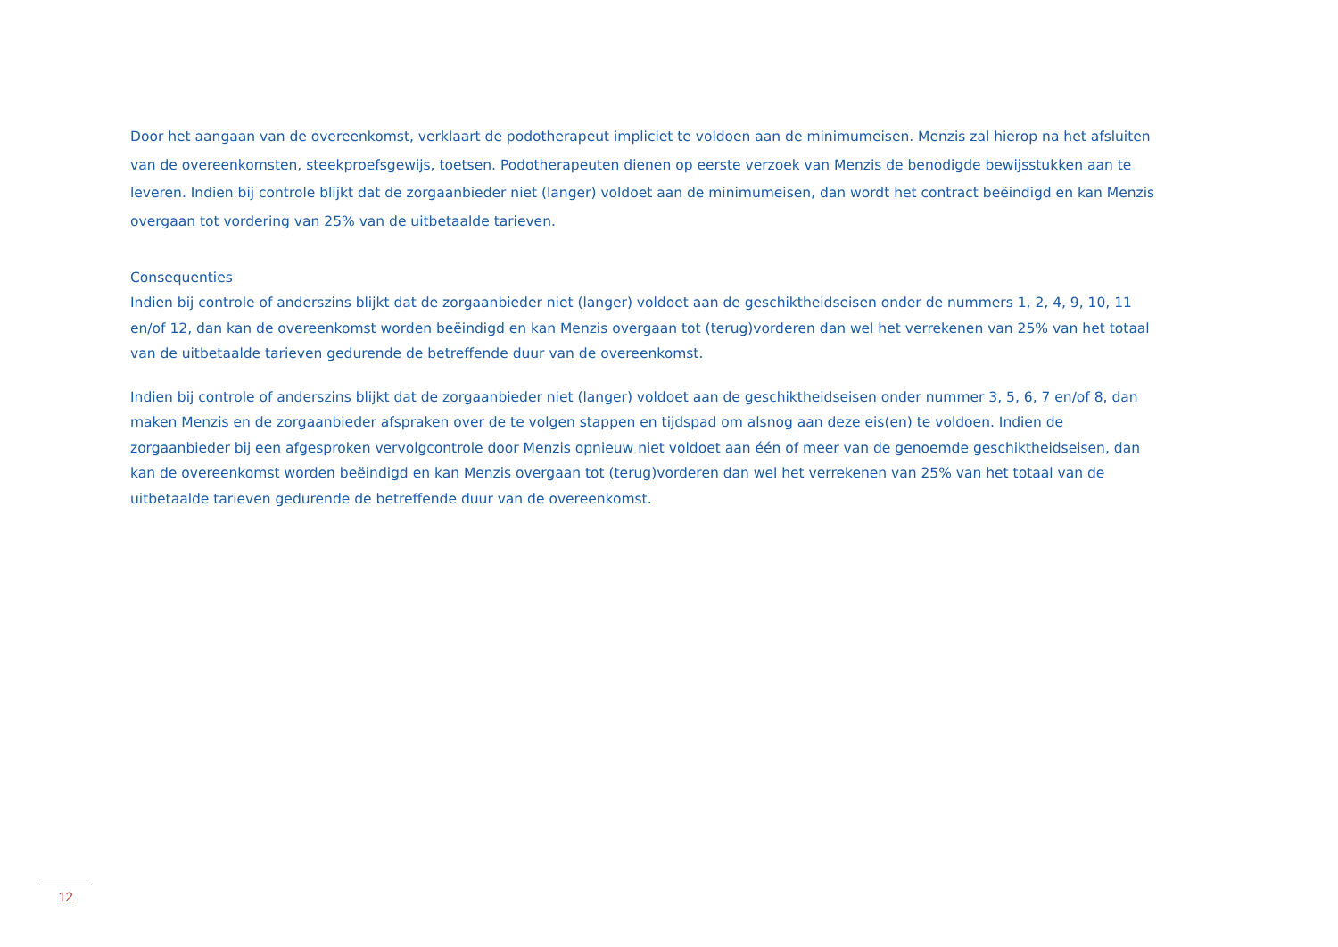Door het aangaan van de overeenkomst, verklaart de podotherapeut impliciet te voldoen aan de minimumeisen. Menzis zal hierop na het afsluiten van de overeenkomsten, steekproefsgewijs, toetsen. Podotherapeuten dienen op eerste verzoek van Menzis de benodigde bewijsstukken aan te leveren. Indien bij controle blijkt dat de zorgaanbieder niet (langer) voldoet aan de minimumeisen, dan wordt het contract beëindigd en kan Menzis overgaan tot vordering van 25% van de uitbetaalde tarieven.
Consequenties
Indien bij controle of anderszins blijkt dat de zorgaanbieder niet (langer) voldoet aan de geschiktheidseisen onder de nummers 1, 2, 4, 9, 10, 11 en/of 12, dan kan de overeenkomst worden beëindigd en kan Menzis overgaan tot (terug)vorderen dan wel het verrekenen van 25% van het totaal van de uitbetaalde tarieven gedurende de betreffende duur van de overeenkomst.
Indien bij controle of anderszins blijkt dat de zorgaanbieder niet (langer) voldoet aan de geschiktheidseisen onder nummer 3, 5, 6, 7 en/of 8, dan maken Menzis en de zorgaanbieder afspraken over de te volgen stappen en tijdspad om alsnog aan deze eis(en) te voldoen. Indien de zorgaanbieder bij een afgesproken vervolgcontrole door Menzis opnieuw niet voldoet aan één of meer van de genoemde geschiktheidseisen, dan kan de overeenkomst worden beëindigd en kan Menzis overgaan tot (terug)vorderen dan wel het verrekenen van 25% van het totaal van de uitbetaalde tarieven gedurende de betreffende duur van de overeenkomst.
12